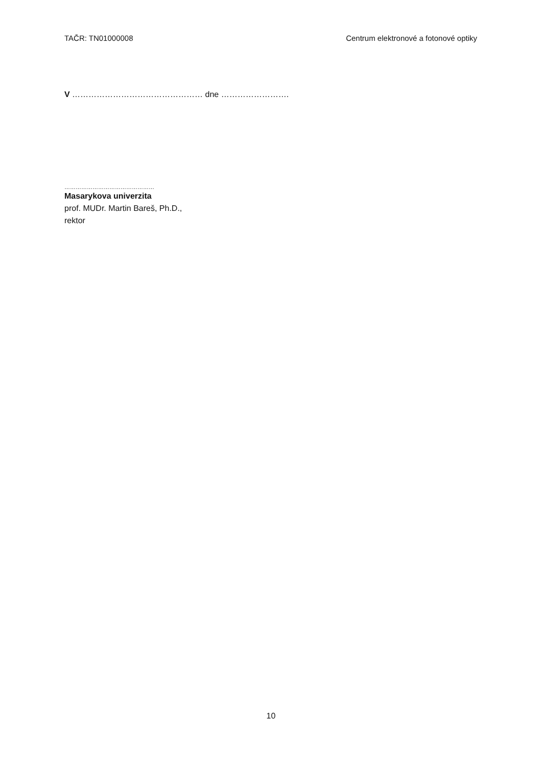TAČR: TN01000008 Centrum elektronové a fotonové optiky
V ………………………………………… dne …………………….
…………………………………………
Masarykova univerzita
prof. MUDr. Martin Bareš, Ph.D.,
rektor
10